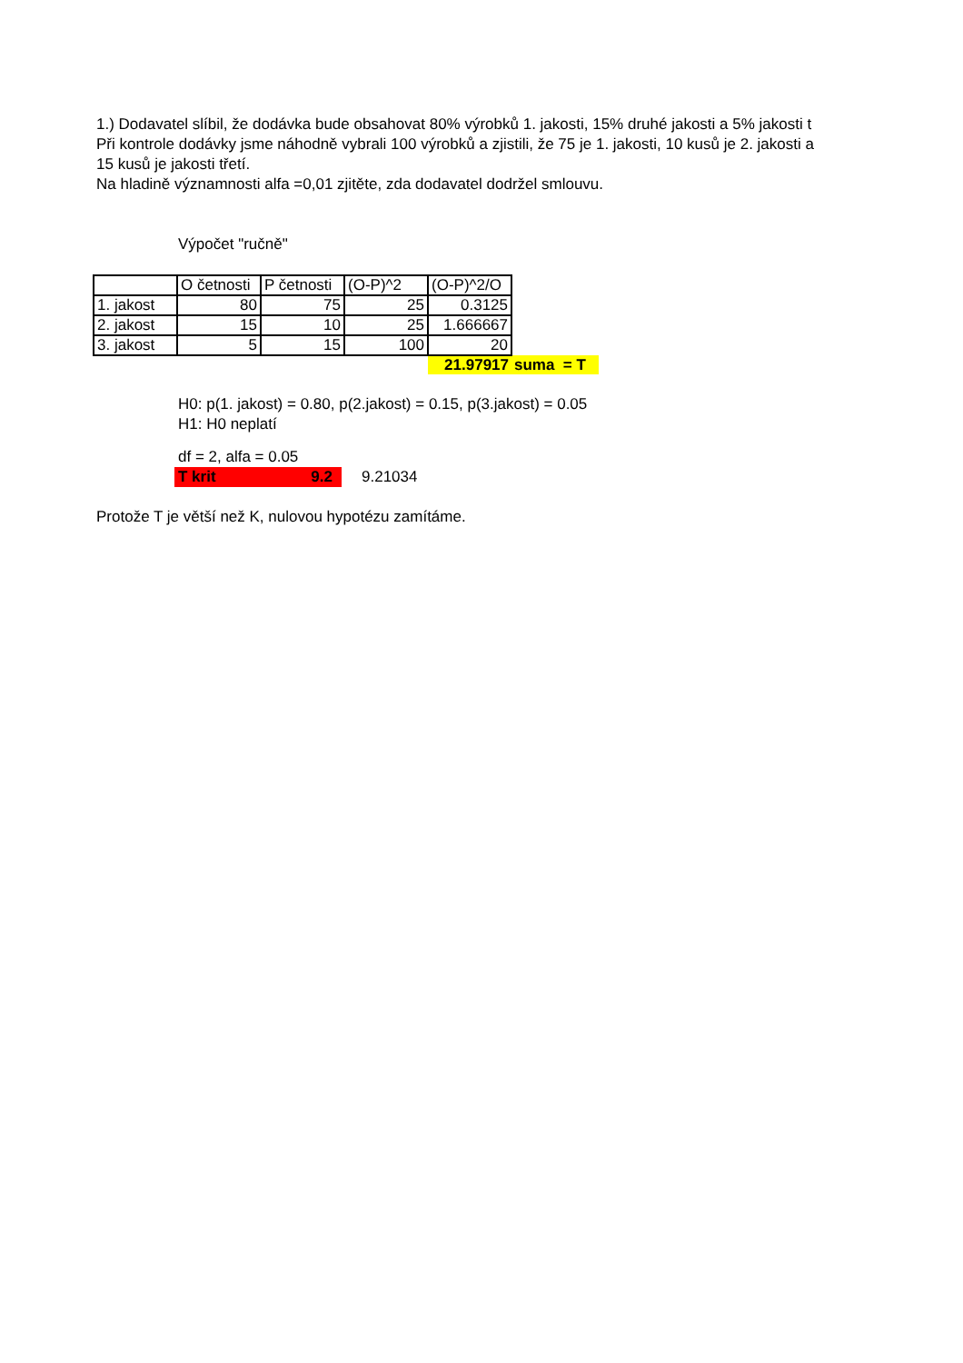1.) Dodavatel slíbil, že dodávka bude obsahovat 80% výrobků 1. jakosti, 15% druhé jakosti a 5% jakosti t
Při kontrole dodávky jsme náhodně vybrali 100 výrobků a zjistili, že 75 je 1. jakosti, 10 kusů je 2. jakosti a
15 kusů je jakosti třetí.
Na hladině významnosti alfa =0,01 zjitěte, zda dodavatel dodržel smlouvu.
Výpočet "ručně"
| | O četnosti | P četnosti | (O-P)^2 | (O-P)^2/O | |
| 1. jakost | 80 | 75 | 25 | 0.3125 | |
| 2. jakost | 15 | 10 | 25 | 1.666667 | |
| 3. jakost | 5 | 15 | 100 | 20 | |
| | | | | 21.97917 | suma = T |
H0: p(1. jakost) = 0.80, p(2.jakost) = 0.15, p(3.jakost) = 0.05
H1: H0 neplatí
df = 2, alfa = 0.05
T krit 9.2 9.21034
Protože T je větší než K, nulovou hypotézu zamítáme.